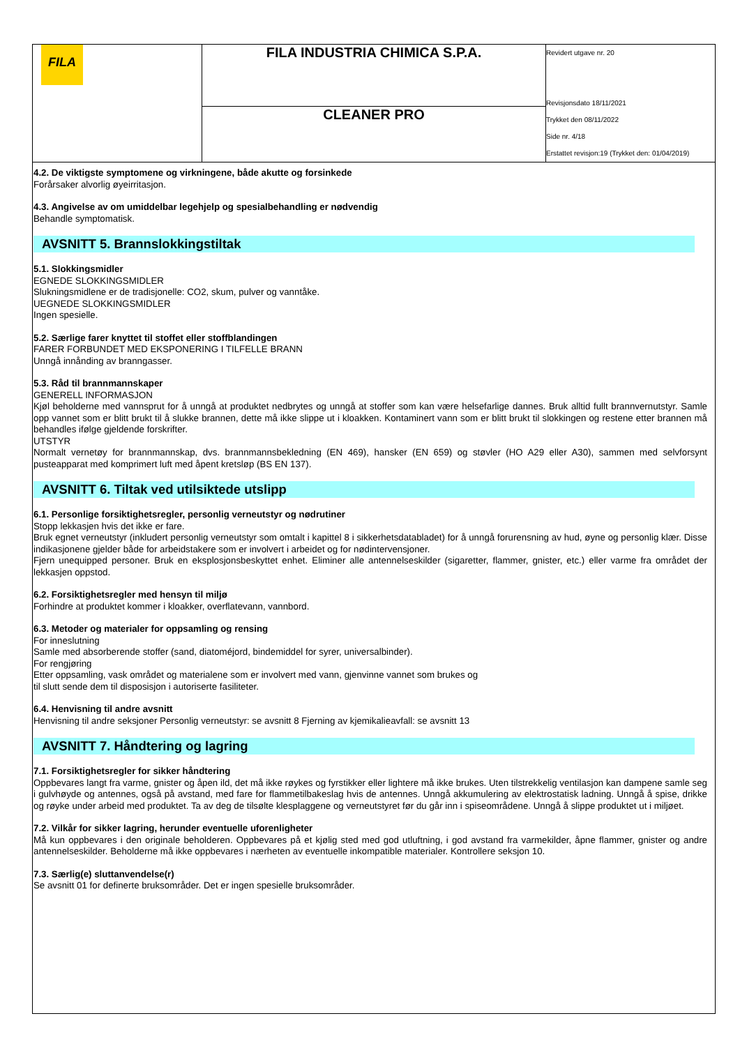| FILA | FILA INDUSTRIA CHIMICA S.P.A. | Revidert utgave nr. 20 Revisjonsdato 18/11/2021 Trykket den 08/11/2022 Side nr. 4/18 Erstattet revisjon:19 (Trykket den: 01/04/2019) |
| | CLEANER PRO | |
4.2. De viktigste symptomene og virkningene, både akutte og forsinkede
Forårsaker alvorlig øyeirritasjon.
4.3. Angivelse av om umiddelbar legehjelp og spesialbehandling er nødvendig
Behandle symptomatisk.
AVSNITT 5. Brannslokkingstiltak
5.1. Slokkingsmidler
EGNEDE SLOKKINGSMIDLER
Slukningsmidlene er de tradisjonelle: CO2, skum, pulver og vanntåke.
UEGNEDE SLOKKINGSMIDLER
Ingen spesielle.
5.2. Særlige farer knyttet til stoffet eller stoffblandingen
FARER FORBUNDET MED EKSPONERING I TILFELLE BRANN
Unngå innånding av branngasser.
5.3. Råd til brannmannskaper
GENERELL INFORMASJON
Kjøl beholderne med vannsprut for å unngå at produktet nedbrytes og unngå at stoffer som kan være helsefarlige dannes. Bruk alltid fullt brannvernutstyr. Samle opp vannet som er blitt brukt til å slukke brannen, dette må ikke slippe ut i kloakken. Kontaminert vann som er blitt brukt til slokkingen og restene etter brannen må behandles ifølge gjeldende forskrifter.
UTSTYR
Normalt vernetøy for brannmannskap, dvs. brannmannsbekledning (EN 469), hansker (EN 659) og støvler (HO A29 eller A30), sammen med selvforsynt pusteapparat med komprimert luft med åpent kretsløp (BS EN 137).
AVSNITT 6. Tiltak ved utilsiktede utslipp
6.1. Personlige forsiktighetsregler, personlig verneutstyr og nødrutiner
Stopp lekkasjen hvis det ikke er fare.
Bruk egnet verneutstyr (inkludert personlig verneutstyr som omtalt i kapittel 8 i sikkerhetsdatabladet) for å unngå forurensning av hud, øyne og personlig klær. Disse indikasjonene gjelder både for arbeidstakere som er involvert i arbeidet og for nødintervensjoner.
Fjern unequipped personer. Bruk en eksplosjonsbeskyttet enhet. Eliminer alle antennelseskilder (sigaretter, flammer, gnister, etc.) eller varme fra området der lekkasjen oppstod.
6.2. Forsiktighetsregler med hensyn til miljø
Forhindre at produktet kommer i kloakker, overflatevann, vannbord.
6.3. Metoder og materialer for oppsamling og rensing
For inneslutning
Samle med absorberende stoffer (sand, diatoméjord, bindemiddel for syrer, universalbinder).
For rengjøring
Etter oppsamling, vask området og materialene som er involvert med vann, gjenvinne vannet som brukes og
til slutt sende dem til disposisjon i autoriserte fasiliteter.
6.4. Henvisning til andre avsnitt
Henvisning til andre seksjoner Personlig verneutstyr: se avsnitt 8 Fjerning av kjemikalieavfall: se avsnitt 13
AVSNITT 7. Håndtering og lagring
7.1. Forsiktighetsregler for sikker håndtering
Oppbevares langt fra varme, gnister og åpen ild, det må ikke røykes og fyrstikker eller lightere må ikke brukes. Uten tilstrekkelig ventilasjon kan dampene samle seg i gulvhøyde og antennes, også på avstand, med fare for flammetilbakeslag hvis de antennes. Unngå akkumulering av elektrostatisk ladning. Unngå å spise, drikke og røyke under arbeid med produktet. Ta av deg de tilsølte klesplaggene og verneutstyret før du går inn i spiseområdene. Unngå å slippe produktet ut i miljøet.
7.2. Vilkår for sikker lagring, herunder eventuelle uforenligheter
Må kun oppbevares i den originale beholderen. Oppbevares på et kjølig sted med god utluftning, i god avstand fra varmekilder, åpne flammer, gnister og andre antennelseskilder. Beholderne må ikke oppbevares i nærheten av eventuelle inkompatible materialer. Kontrollere seksjon 10.
7.3. Særlig(e) sluttanvendelse(r)
Se avsnitt 01 for definerte bruksområder. Det er ingen spesielle bruksområder.